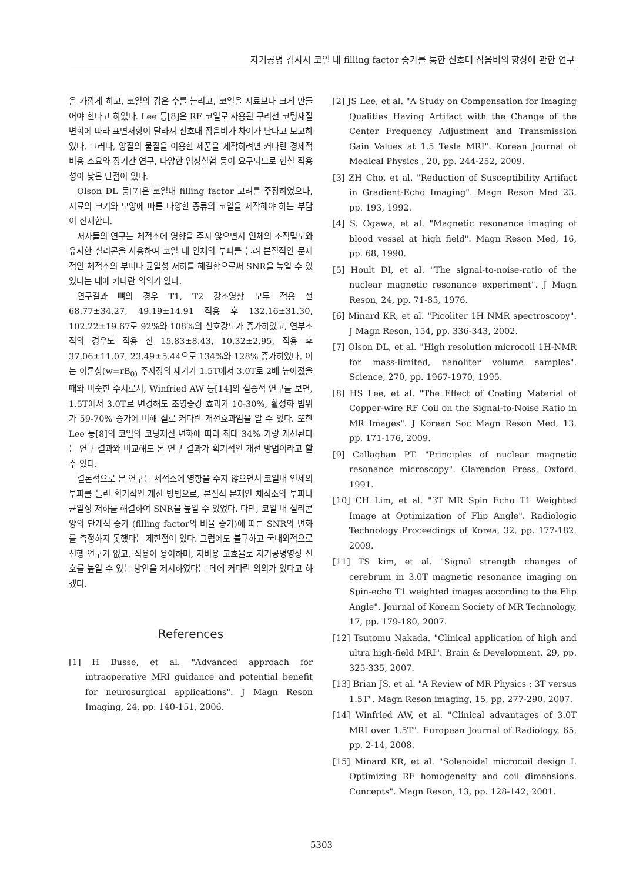자기공명 검사시 코일 내 filling factor 증가를 통한 신호대 잡음비의 향상에 관한 연구
을 가깝게 하고, 코일의 감은 수를 늘리고, 코일을 시료보다 크게 만들어야 한다고 하였다. Lee 등[8]은 RF 코일로 사용된 구리선 코팅재질 변화에 따라 표면저항이 달라져 신호대 잡음비가 차이가 난다고 보고하였다. 그러나, 양질의 물질을 이용한 제품을 제작하려면 커다란 경제적 비용 소요와 장기간 연구, 다양한 임상실험 등이 요구되므로 현실 적용성이 낮은 단점이 있다.
Olson DL 등[7]은 코일내 filling factor 고려를 주장하였으나, 시료의 크기와 모양에 따른 다양한 종류의 코일을 제작해야 하는 부담이 전제한다.
저자들의 연구는 체적소에 영향을 주지 않으면서 인체의 조직밀도와 유사한 실리콘을 사용하여 코일 내 인체의 부피를 늘려 본질적인 문제점인 체적소의 부피나 균일성 저하를 해결함으로써 SNR을 높일 수 있었다는 데에 커다란 의의가 있다.
연구결과 뼈의 경우 T1, T2 강조영상 모두 적용 전 68.77±34.27, 49.19±14.91 적용 후 132.16±31.30, 102.22±19.67로 92%와 108%의 신호강도가 증가하였고, 연부조직의 경우도 적용 전 15.83±8.43, 10.32±2.95, 적용 후 37.06±11.07, 23.49±5.44으로 134%와 128% 증가하였다. 이는 이론상(w=rB<sub>0)</sub> 주자장의 세기가 1.5T에서 3.0T로 2배 높아졌을 때와 비슷한 수치로서, Winfried AW 등[14]의 실증적 연구를 보면, 1.5T에서 3.0T로 변경해도 조영증강 효과가 10-30%, 활성화 범위가 59-70% 증가에 비해 실로 커다란 개선효과임을 알 수 있다. 또한 Lee 등[8]의 코일의 코팅재질 변화에 따라 최대 34% 가량 개선된다는 연구 결과와 비교해도 본 연구 결과가 획기적인 개선 방법이라고 할 수 있다.
결론적으로 본 연구는 체적소에 영향을 주지 않으면서 코일내 인체의 부피를 늘린 획기적인 개선 방법으로, 본질적 문제인 체적소의 부피나 균일성 저하를 해결하여 SNR을 높일 수 있었다. 다만, 코일 내 실리콘 양의 단계적 증가 (filling factor의 비율 증가)에 따른 SNR의 변화를 측정하지 못했다는 제한점이 있다. 그럼에도 불구하고 국내외적으로 선행 연구가 없고, 적용이 용이하며, 저비용 고효율로 자기공명영상 신호를 높일 수 있는 방안을 제시하였다는 데에 커다란 의의가 있다고 하겠다.
References
[1] H Busse, et al. "Advanced approach for intraoperative MRI guidance and potential benefit for neurosurgical applications". J Magn Reson Imaging, 24, pp. 140-151, 2006.
[2] JS Lee, et al. "A Study on Compensation for Imaging Qualities Having Artifact with the Change of the Center Frequency Adjustment and Transmission Gain Values at 1.5 Tesla MRI". Korean Journal of Medical Physics , 20, pp. 244-252, 2009.
[3] ZH Cho, et al. "Reduction of Susceptibility Artifact in Gradient-Echo Imaging". Magn Reson Med 23, pp. 193, 1992.
[4] S. Ogawa, et al. "Magnetic resonance imaging of blood vessel at high field". Magn Reson Med, 16, pp. 68, 1990.
[5] Hoult DI, et al. "The signal-to-noise-ratio of the nuclear magnetic resonance experiment". J Magn Reson, 24, pp. 71-85, 1976.
[6] Minard KR, et al. "Picoliter 1H NMR spectroscopy". J Magn Reson, 154, pp. 336-343, 2002.
[7] Olson DL, et al. "High resolution microcoil 1H-NMR for mass-limited, nanoliter volume samples". Science, 270, pp. 1967-1970, 1995.
[8] HS Lee, et al. "The Effect of Coating Material of Copper-wire RF Coil on the Signal-to-Noise Ratio in MR Images". J Korean Soc Magn Reson Med, 13, pp. 171-176, 2009.
[9] Callaghan PT. "Principles of nuclear magnetic resonance microscopy". Clarendon Press, Oxford, 1991.
[10] CH Lim, et al. "3T MR Spin Echo T1 Weighted Image at Optimization of Flip Angle". Radiologic Technology Proceedings of Korea, 32, pp. 177-182, 2009.
[11] TS kim, et al. "Signal strength changes of cerebrum in 3.0T magnetic resonance imaging on Spin-echo T1 weighted images according to the Flip Angle". Journal of Korean Society of MR Technology, 17, pp. 179-180, 2007.
[12] Tsutomu Nakada. "Clinical application of high and ultra high-field MRI". Brain & Development, 29, pp. 325-335, 2007.
[13] Brian JS, et al. "A Review of MR Physics : 3T versus 1.5T". Magn Reson imaging, 15, pp. 277-290, 2007.
[14] Winfried AW, et al. "Clinical advantages of 3.0T MRI over 1.5T". European Journal of Radiology, 65, pp. 2-14, 2008.
[15] Minard KR, et al. "Solenoidal microcoil design I. Optimizing RF homogeneity and coil dimensions. Concepts". Magn Reson, 13, pp. 128-142, 2001.
5303